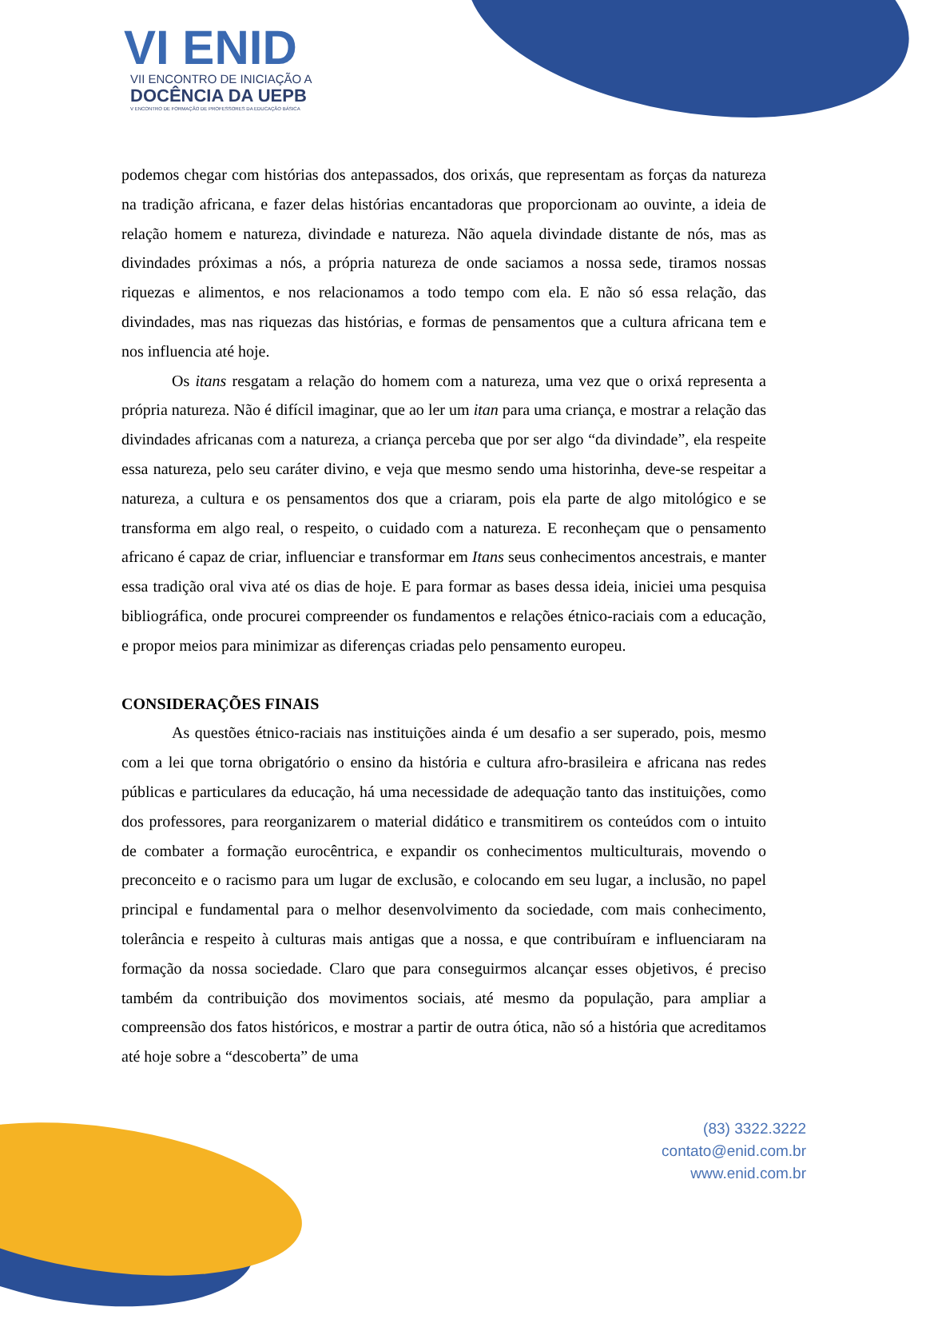VI ENID
VII ENCONTRO DE INICIAÇÃO A
DOCÊNCIA DA UEPB
V ENCONTRO DE FORMAÇÃO DE PROFESSORES DA EDUCAÇÃO BÁSICA
podemos chegar com histórias dos antepassados, dos orixás, que representam as forças da natureza na tradição africana, e fazer delas histórias encantadoras que proporcionam ao ouvinte, a ideia de relação homem e natureza, divindade e natureza. Não aquela divindade distante de nós, mas as divindades próximas a nós, a própria natureza de onde saciamos a nossa sede, tiramos nossas riquezas e alimentos, e nos relacionamos a todo tempo com ela. E não só essa relação, das divindades, mas nas riquezas das histórias, e formas de pensamentos que a cultura africana tem e nos influencia até hoje.
Os itans resgatam a relação do homem com a natureza, uma vez que o orixá representa a própria natureza. Não é difícil imaginar, que ao ler um itan para uma criança, e mostrar a relação das divindades africanas com a natureza, a criança perceba que por ser algo “da divindade”, ela respeite essa natureza, pelo seu caráter divino, e veja que mesmo sendo uma historinha, deve-se respeitar a natureza, a cultura e os pensamentos dos que a criaram, pois ela parte de algo mitológico e se transforma em algo real, o respeito, o cuidado com a natureza. E reconheçam que o pensamento africano é capaz de criar, influenciar e transformar em Itans seus conhecimentos ancestrais, e manter essa tradição oral viva até os dias de hoje. E para formar as bases dessa ideia, iniciei uma pesquisa bibliográfica, onde procurei compreender os fundamentos e relações étnico-raciais com a educação, e propor meios para minimizar as diferenças criadas pelo pensamento europeu.
CONSIDERAÇÕES FINAIS
As questões étnico-raciais nas instituições ainda é um desafio a ser superado, pois, mesmo com a lei que torna obrigatório o ensino da história e cultura afro-brasileira e africana nas redes públicas e particulares da educação, há uma necessidade de adequação tanto das instituições, como dos professores, para reorganizarem o material didático e transmitirem os conteúdos com o intuito de combater a formação eurocêntrica, e expandir os conhecimentos multiculturais, movendo o preconceito e o racismo para um lugar de exclusão, e colocando em seu lugar, a inclusão, no papel principal e fundamental para o melhor desenvolvimento da sociedade, com mais conhecimento, tolerância e respeito à culturas mais antigas que a nossa, e que contribuíram e influenciaram na formação da nossa sociedade. Claro que para conseguirmos alcançar esses objetivos, é preciso também da contribuição dos movimentos sociais, até mesmo da população, para ampliar a compreensão dos fatos históricos, e mostrar a partir de outra ótica, não só a história que acreditamos até hoje sobre a “descoberta” de uma
(83) 3322.3222
contato@enid.com.br
www.enid.com.br